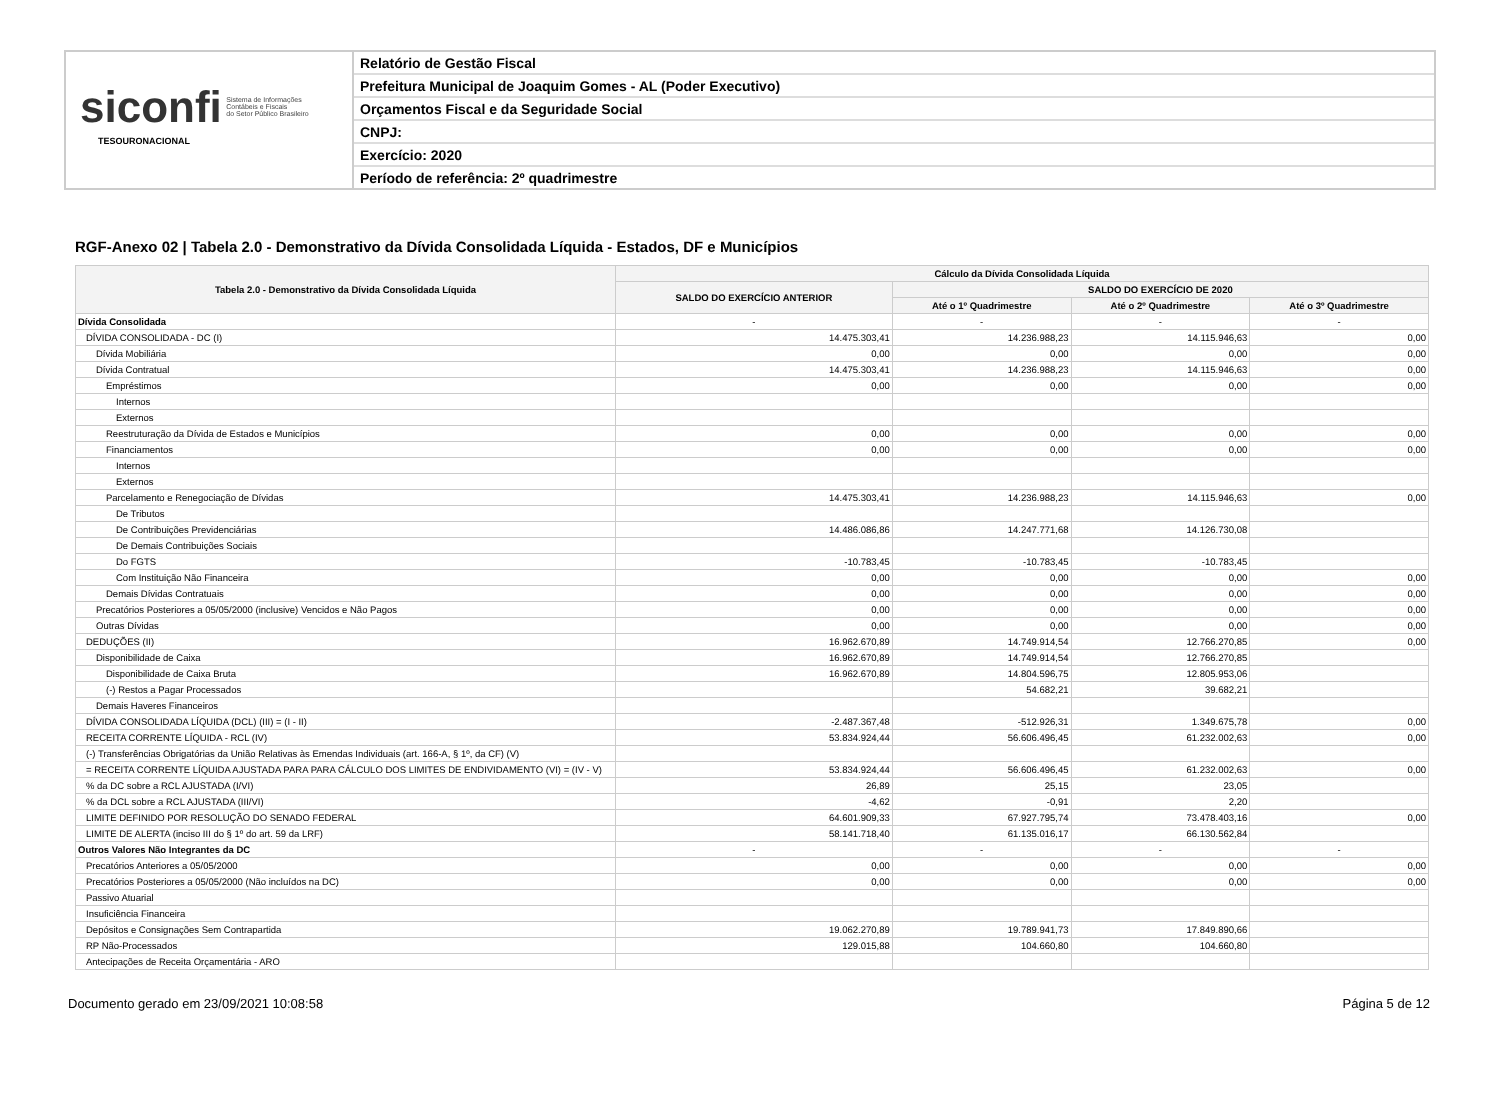siconfi Sistema de Informações
Contábeis e Fiscais
do Setor Público Brasileiro
TESOURONACIONAL
Relatório de Gestão Fiscal
Prefeitura Municipal de Joaquim Gomes - AL (Poder Executivo)
Orçamentos Fiscal e da Seguridade Social
CNPJ:
Exercício: 2020
Período de referência: 2º quadrimestre
RGF-Anexo 02 | Tabela 2.0 - Demonstrativo da Dívida Consolidada Líquida - Estados, DF e Municípios
| Tabela 2.0 - Demonstrativo da Dívida Consolidada Líquida | Cálculo da Dívida Consolidada Líquida | | | |
| --- | --- | --- | --- | --- |
| | SALDO DO EXERCÍCIO ANTERIOR | SALDO DO EXERCÍCIO DE 2020 | | |
| | | Até o 1º Quadrimestre | Até o 2º Quadrimestre | Até o 3º Quadrimestre |
| Dívida Consolidada | - | - | - | - |
| DÍVIDA CONSOLIDADA - DC (I) | 14.475.303,41 | 14.236.988,23 | 14.115.946,63 | 0,00 |
| Dívida Mobiliária | 0,00 | 0,00 | 0,00 | 0,00 |
| Dívida Contratual | 14.475.303,41 | 14.236.988,23 | 14.115.946,63 | 0,00 |
| Empréstimos | 0,00 | 0,00 | 0,00 | 0,00 |
| Internos | | | | |
| Externos | | | | |
| Reestruturação da Dívida de Estados e Municípios | 0,00 | 0,00 | 0,00 | 0,00 |
| Financiamentos | 0,00 | 0,00 | 0,00 | 0,00 |
| Internos | | | | |
| Externos | | | | |
| Parcelamento e Renegociação de Dívidas | 14.475.303,41 | 14.236.988,23 | 14.115.946,63 | 0,00 |
| De Tributos | | | | |
| De Contribuições Previdenciárias | 14.486.086,86 | 14.247.771,68 | 14.126.730,08 | |
| De Demais Contribuições Sociais | | | | |
| Do FGTS | -10.783,45 | -10.783,45 | -10.783,45 | |
| Com Instituição Não Financeira | 0,00 | 0,00 | 0,00 | 0,00 |
| Demais Dívidas Contratuais | 0,00 | 0,00 | 0,00 | 0,00 |
| Precatórios Posteriores a 05/05/2000 (inclusive) Vencidos e Não Pagos | 0,00 | 0,00 | 0,00 | 0,00 |
| Outras Dívidas | 0,00 | 0,00 | 0,00 | 0,00 |
| DEDUÇÕES (II) | 16.962.670,89 | 14.749.914,54 | 12.766.270,85 | 0,00 |
| Disponibilidade de Caixa | 16.962.670,89 | 14.749.914,54 | 12.766.270,85 | |
| Disponibilidade de Caixa Bruta | 16.962.670,89 | 14.804.596,75 | 12.805.953,06 | |
| (-) Restos a Pagar Processados | | 54.682,21 | 39.682,21 | |
| Demais Haveres Financeiros | | | | |
| DÍVIDA CONSOLIDADA LÍQUIDA (DCL) (III) = (I - II) | -2.487.367,48 | -512.926,31 | 1.349.675,78 | 0,00 |
| RECEITA CORRENTE LÍQUIDA - RCL (IV) | 53.834.924,44 | 56.606.496,45 | 61.232.002,63 | 0,00 |
| (-) Transferências Obrigatórias da União Relativas às Emendas Individuais (art. 166-A, § 1º, da CF) (V) | | | | |
| = RECEITA CORRENTE LÍQUIDA AJUSTADA PARA PARA CÁLCULO DOS LIMITES DE ENDIVIDAMENTO (VI) = (IV - V) | 53.834.924,44 | 56.606.496,45 | 61.232.002,63 | 0,00 |
| % da DC sobre a RCL AJUSTADA (I/VI) | 26,89 | 25,15 | 23,05 | |
| % da DCL sobre a RCL AJUSTADA (III/VI) | -4,62 | -0,91 | 2,20 | |
| LIMITE DEFINIDO POR RESOLUÇÃO DO SENADO FEDERAL | 64.601.909,33 | 67.927.795,74 | 73.478.403,16 | 0,00 |
| LIMITE DE ALERTA (inciso III do § 1º do art. 59 da LRF) | 58.141.718,40 | 61.135.016,17 | 66.130.562,84 | |
| Outros Valores Não Integrantes da DC | - | - | - | - |
| Precatórios Anteriores a 05/05/2000 | 0,00 | 0,00 | 0,00 | 0,00 |
| Precatórios Posteriores a 05/05/2000 (Não incluídos na DC) | 0,00 | 0,00 | 0,00 | 0,00 |
| Passivo Atuarial | | | | |
| Insuficiência Financeira | | | | |
| Depósitos e Consignações Sem Contrapartida | 19.062.270,89 | 19.789.941,73 | 17.849.890,66 | |
| RP Não-Processados | 129.015,88 | 104.660,80 | 104.660,80 | |
| Antecipações de Receita Orçamentária - ARO | | | | |
Documento gerado em 23/09/2021 10:08:58 Página 5 de 12